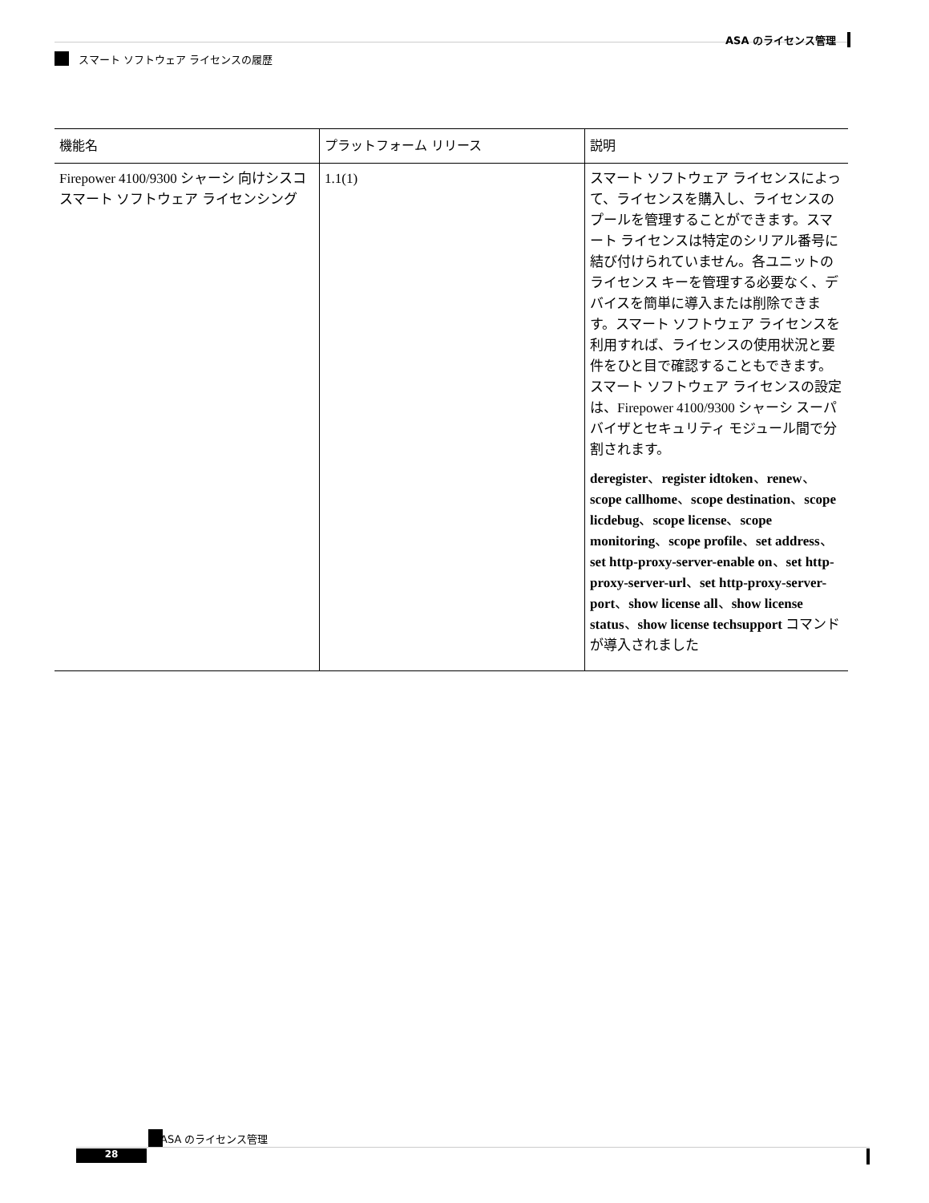ASA のライセンス管理
スマート ソフトウェア ライセンスの履歴
| 機能名 | プラットフォーム リリース | 説明 |
| --- | --- | --- |
| Firepower 4100/9300 シャーシ 向けシスコ スマート ソフトウェア ライセンシング | 1.1(1) | スマート ソフトウェア ライセンスによって、ライセンスを購入し、ライセンスのプールを管理することができます。スマート ライセンスは特定のシリアル番号に結び付けられていません。各ユニットのライセンス キーを管理する必要なく、デバイスを簡単に導入または削除できます。スマート ソフトウェア ライセンスを利用すれば、ライセンスの使用状況と要件をひと目で確認することもできます。スマート ソフトウェア ライセンスの設定は、Firepower 4100/9300 シャーシ スーパバイザとセキュリティ モジュール間で分割されます。 deregister 、 register idtoken 、 renew 、 scope callhome 、 scope destination 、 scope licdebug 、 scope license 、 scope monitoring 、 scope profile 、 set address 、 set http-proxy-server-enable on 、 set http-proxy-server-url 、 set http-proxy-server-port 、 show license all 、 show license status 、 show license techsupport コマンドが導入されました |
ASA のライセンス管理
28